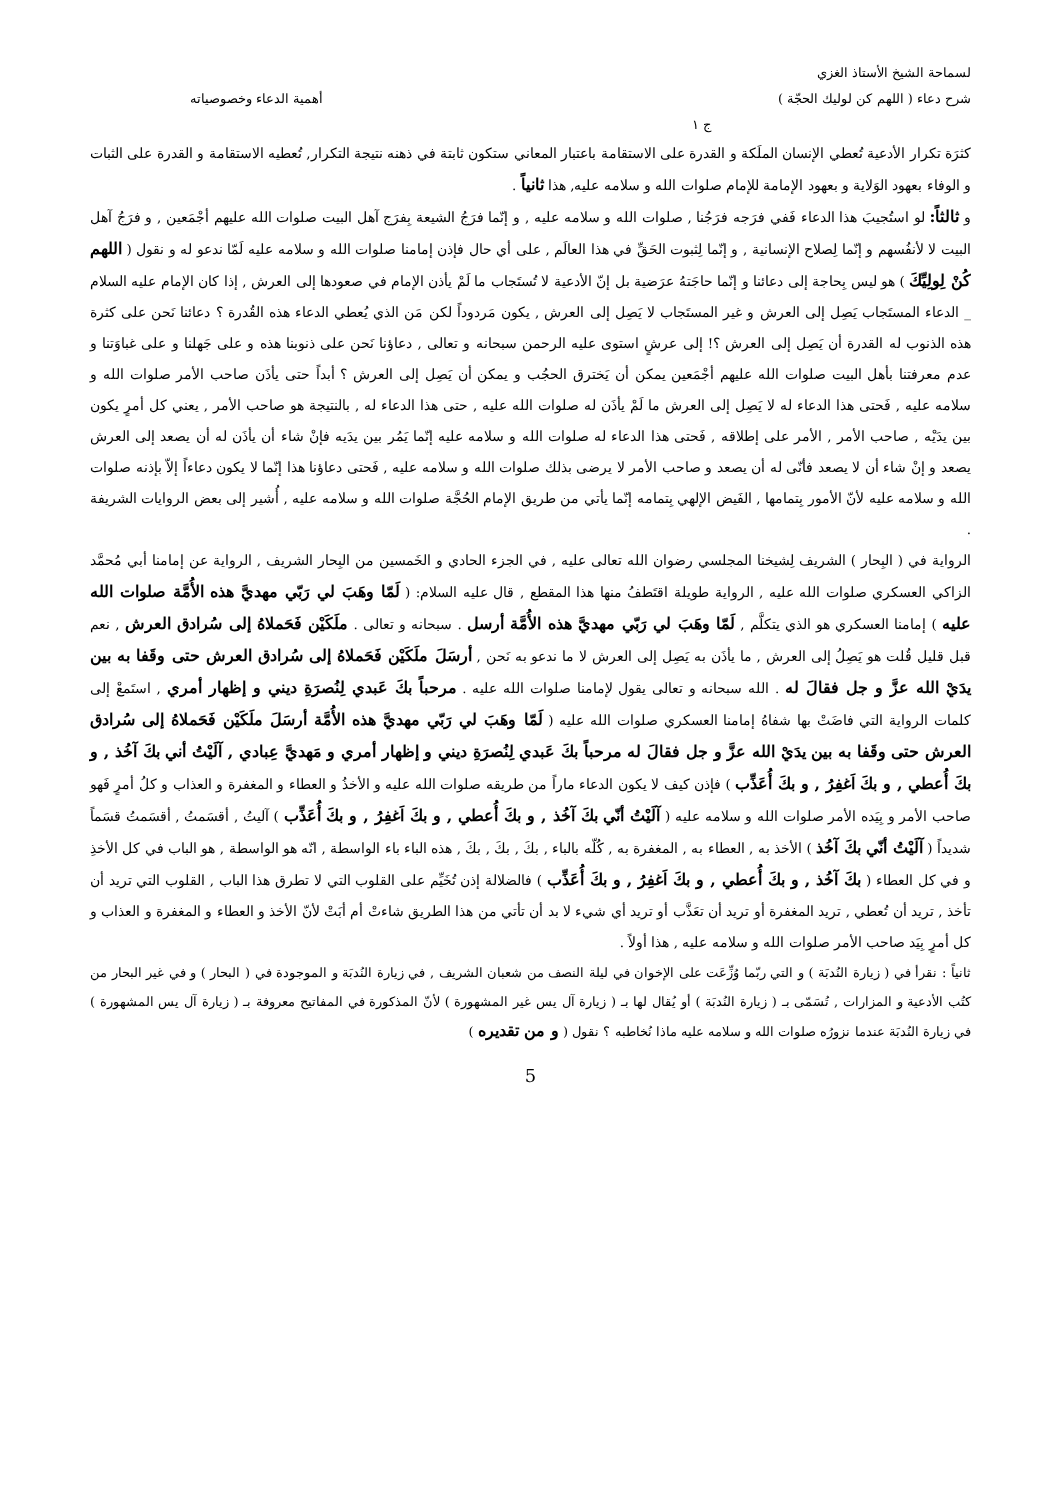لسماحة الشيخ الأستاذ الغزي
شرح دعاء ( اللهم كن لوليك الحجّة ) أهمية الدعاء وخصوصياته
ج ١
كثرَة تكرار الأدعية تُعطي الإنسان الملَكة و القدرة على الاستقامة باعتبار المعاني ستكون ثابتة في ذهنه نتيجة التكرار, تُعطيه الاستقامة و القدرة على الثبات و الوفاء بعهود الوَلاية و بعهود الإمامة للإمام صلوات الله و سلامه عليه, هذا ثانياً .
و ثالثاً: لو استُجيبَ هذا الدعاء فَفي فرَجه فرَجُنا , صلوات الله و سلامه عليه , و إنّما فرَجُ الشيعة بِفرَج آهل البيت صلوات الله عليهم أجْمَعين , و فرَجُ آهل البيت لا لأنفُسهم و إنّما لِصلاح الإنسانية , و إنّما لِثبوت الحَقِّ في هذا العالَم , على أي حال فإذن إمامنا صلوات الله و سلامه عليه لَمّا ندعو له و نقول ( اللهم كُنْ لِولِيِّكَ ) هو ليس بِحاجة إلى دعائنا و إنّما حاجَتهُ عرَضية بل إنّ الأدعية لا تُستَجاب ما لَمْ يأذن الإمام في صعودها إلى العرش , إذا كان الإمام عليه السلام _ الدعاء المستَجاب يَصِل إلى العرش و غير المستَجاب لا يَصِل إلى العرش , يكون مَردوداً لكن مَن الذي يُعطي الدعاء هذه القُدرة ؟ دعائنا نَحن على كثرة هذه الذنوب له القدرة أن يَصِل إلى العرش ؟! إلى عرشٍ استوى عليه الرحمن سبحانه و تعالى , دعاؤنا نَحن على ذنوبنا هذه و على جَهلنا و على غباوَتنا و عدم معرفتنا بأهل البيت صلوات الله عليهم أجْمَعين يمكن أن يَخترق الحجُب و يمكن أن يَصِل إلى العرش ؟ أبداً حتى يأذَن صاحب الأمر صلوات الله و سلامه عليه , فَحتى هذا الدعاء له لا يَصِل إلى العرش ما لَمْ يأذَن له صلوات الله عليه , حتى هذا الدعاء له , بالنتيجة هو صاحب الأمر , يعني كل أمرٍ يكون بين يدَيْه , صاحب الأمر , الأمر على إطلاقه , فَحتى هذا الدعاء له صلوات الله و سلامه عليه إنّما يَمُر بين يدَيه فإنْ شاء أن يأذَن له أن يصعد إلى العرش يصعد و إنْ شاء أن لا يصعد فأنّى له أن يصعد و صاحب الأمر لا يرضى بذلك صلوات الله و سلامه عليه , فَحتى دعاؤنا هذا إنّما لا يكون دعاءاً إلاّ بإذنه صلوات الله و سلامه عليه لأنّ الأمور بِتمامها , الفَيض الإلهي بِتمامه إنّما يأتي من طريق الإمام الحُجَّة صلوات الله و سلامه عليه , أُشير إلى بعض الروايات الشريفة .
الرواية في ( البِحار ) الشريف لِشيخنا المجلسي رضوان الله تعالى عليه , في الجزء الحادي و الخَمسين من البِحار الشريف , الرواية عن إمامنا أبي مُحمَّد الزاكي العسكري صلوات الله عليه , الرواية طويلة اقتَطفُ منها هذا المقطع , قال عليه السلام: ( لَمّا وهَبَ لي رَبّي مهديَّ هذه الأُمَّة صلوات الله عليه ) إمامنا العسكري هو الذي يتكلَّم , لَمّا وهَبَ لي رَبّي مهديَّ هذه الأُمَّة أرسل . سبحانه و تعالى . ملَكَيْن فَحَملاهُ إلى سُرادق العرش , نعم قبل قليل قُلت هو يَصِلُ إلى العرش , ما يأذَن به يَصِل إلى العرش لا ما ندعو به نَحن , أرسَلَ ملَكَيْن فَحَملاهُ إلى سُرادق العرش حتى وقَفا به بين يدَيْ الله عزَّ و جل فقالَ له . الله سبحانه و تعالى يقول لإمامنا صلوات الله عليه . مرحباً بكَ عَبدي لِنُصرَةِ ديني و إظهار أمري , استَمعْ إلى كلمات الرواية التي فاضَتْ بها شفاهُ إمامنا العسكري صلوات الله عليه ( لَمّا وهَبَ لي رَبّي مهديَّ هذه الأُمَّة أرسَلَ ملَكَيْن فَحَملاهُ إلى سُرادق العرش حتى وقَفا به بين يدَيْ الله عزَّ و جل فقالَ له مرحباً بكَ عَبدي لِنُصرَةِ ديني و إظهار أمري و مَهديَّ عِبادي , آلَيْتُ أني بكَ آخُذ , و بكَ أُعطي , و بكَ اَغفِرُ , و بكَ أُعَذِّب ) فإذن كيف لا يكون الدعاء ماراً من طريقه صلوات الله عليه و الأخذُ و العطاء و المغفرة و العذاب و كلُ أمرٍ فَهو صاحب الأمر و بِيَده الأمر صلوات الله و سلامه عليه ( آلَيْتُ أنّي بكَ آخُذ , و بكَ أُعطي , و بكَ اَغفِرُ , و بكَ أُعَذِّب ) آليتُ , أقسَمتُ , أقسَمتُ قسَماً شديداً ( آلَيْتُ أنّي بكَ آخُذ ) الأخذ به , العطاء به , المغفرة به , كُلّه بالباء , بكَ , بكَ , بكَ , هذه الباء باء الواسطة , انّه هو الواسطة , هو الباب في كل الأخذِ و في كل العطاء ( بكَ آخُذ , و بكَ أُعطي , و بكَ اَغفِرُ , و بكَ أُعَذِّب ) فالضلالة إذن تُخَيِّم على القلوب التي لا تطرق هذا الباب , القلوب التي تريد أن تأخذ , تريد أن تُعطي , تريد المغفرة أو تريد أن تعَذَّب أو تريد أي شيء لا بد أن تأتي من هذا الطريق شاءتْ أم أبَتْ لأنّ الأخذ و العطاء و المغفرة و العذاب و كل أمرٍ بِيَد صاحب الأمر صلوات الله و سلامه عليه , هذا أولاً .
ثانياً : نقرأ في ( زيارة النُدبَة ) و التي ربّما وُزِّعَت على الإخوان في ليلة النصف من شعبان الشريف , في زيارة النُدبَة و الموجودة في ( البحار ) و في غير البحار من كتُب الأدعية و المزارات , تُسَمّى بـ ( زيارة النُدبَة ) أو يُقال لها بـ ( زيارة آل يس غير المشهورة ) لأنّ المذكورة في المفاتيح معروفة بـ ( زيارة آل يس المشهورة ) في زيارة النُدبَة عندما نزورُه صلوات الله و سلامه عليه ماذا نُخاطبه ؟ نقول ( و من تقديره )
5